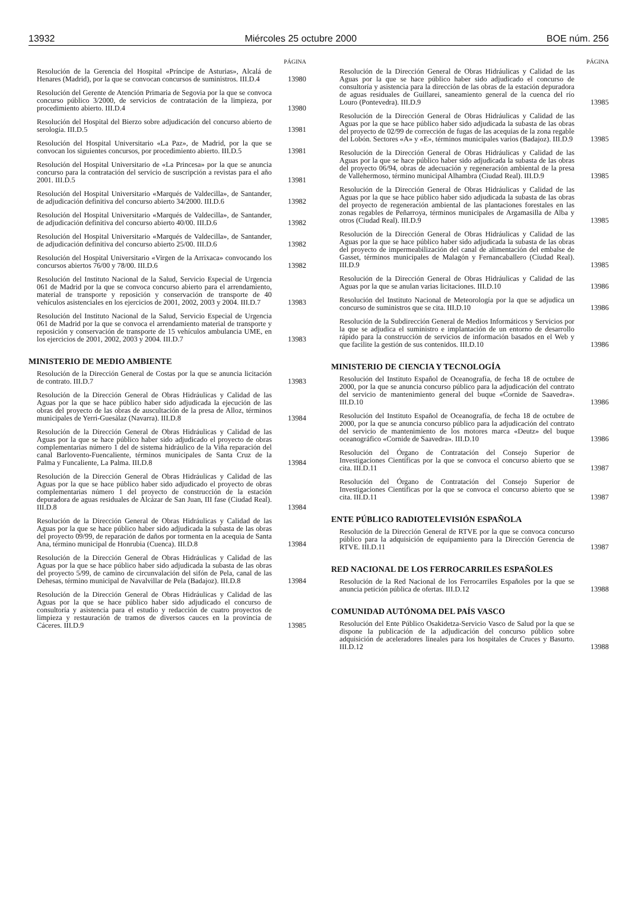13932 Miércoles 25 octubre 2000 BOE núm. 256
PÁGINA
Resolución de la Gerencia del Hospital «Príncipe de Asturias», Alcalá de Henares (Madrid), por la que se convocan concursos de suministros. III.D.4
13980
Resolución del Gerente de Atención Primaria de Segovia por la que se convoca concurso público 3/2000, de servicios de contratación de la limpieza, por procedimiento abierto. III.D.4
13980
Resolución del Hospital del Bierzo sobre adjudicación del concurso abierto de serología. III.D.5
13981
Resolución del Hospital Universitario «La Paz», de Madrid, por la que se convocan los siguientes concursos, por procedimiento abierto. III.D.5
13981
Resolución del Hospital Universitario de «La Princesa» por la que se anuncia concurso para la contratación del servicio de suscripción a revistas para el año 2001. III.D.5
13981
Resolución del Hospital Universitario «Marqués de Valdecilla», de Santander, de adjudicación definitiva del concurso abierto 34/2000. III.D.6
13982
Resolución del Hospital Universitario «Marqués de Valdecilla», de Santander, de adjudicación definitiva del concurso abierto 40/00. III.D.6
13982
Resolución del Hospital Universitario «Marqués de Valdecilla», de Santander, de adjudicación definitiva del concurso abierto 25/00. III.D.6
13982
Resolución del Hospital Universitario «Virgen de la Arrixaca» convocando los concursos abiertos 76/00 y 78/00. III.D.6
13982
Resolución del Instituto Nacional de la Salud, Servicio Especial de Urgencia 061 de Madrid por la que se convoca concurso abierto para el arrendamiento, material de transporte y reposición y conservación de transporte de 40 vehículos asistenciales en los ejercicios de 2001, 2002, 2003 y 2004. III.D.7
13983
Resolución del Instituto Nacional de la Salud, Servicio Especial de Urgencia 061 de Madrid por la que se convoca el arrendamiento material de transporte y reposición y conservación de transporte de 15 vehículos ambulancia UME, en los ejercicios de 2001, 2002, 2003 y 2004. III.D.7
13983
MINISTERIO DE MEDIO AMBIENTE
Resolución de la Dirección General de Costas por la que se anuncia licitación de contrato. III.D.7
13983
Resolución de la Dirección General de Obras Hidráulicas y Calidad de las Aguas por la que se hace público haber sido adjudicada la ejecución de las obras del proyecto de las obras de auscultación de la presa de Alloz, términos municipales de Yerri-Guesálaz (Navarra). III.D.8
13984
Resolución de la Dirección General de Obras Hidráulicas y Calidad de las Aguas por la que se hace público haber sido adjudicado el proyecto de obras complementarias número 1 del de sistema hidráulico de la Viña reparación del canal Barlovento-Fuencaliente, términos municipales de Santa Cruz de la Palma y Funcaliente, La Palma. III.D.8
13984
Resolución de la Dirección General de Obras Hidráulicas y Calidad de las Aguas por la que se hace público haber sido adjudicado el proyecto de obras complementarias número 1 del proyecto de construcción de la estación depuradora de aguas residuales de Alcázar de San Juan, III fase (Ciudad Real). III.D.8
13984
Resolución de la Dirección General de Obras Hidráulicas y Calidad de las Aguas por la que se hace público haber sido adjudicada la subasta de las obras del proyecto 09/99, de reparación de daños por tormenta en la acequia de Santa Ana, término municipal de Honrubia (Cuenca). III.D.8
13984
Resolución de la Dirección General de Obras Hidráulicas y Calidad de las Aguas por la que se hace público haber sido adjudicada la subasta de las obras del proyecto 5/99, de camino de circunvalación del sifón de Pela, canal de las Dehesas, término municipal de Navalvillar de Pela (Badajoz). III.D.8
13984
Resolución de la Dirección General de Obras Hidráulicas y Calidad de las Aguas por la que se hace público haber sido adjudicado el concurso de consultoría y asistencia para el estudio y redacción de cuatro proyectos de limpieza y restauración de tramos de diversos cauces en la provincia de Cáceres. III.D.9
13985
PÁGINA
Resolución de la Dirección General de Obras Hidráulicas y Calidad de las Aguas por la que se hace público haber sido adjudicado el concurso de consultoría y asistencia para la dirección de las obras de la estación depuradora de aguas residuales de Guillarei, saneamiento general de la cuenca del río Louro (Pontevedra). III.D.9
13985
Resolución de la Dirección General de Obras Hidráulicas y Calidad de las Aguas por la que se hace público haber sido adjudicada la subasta de las obras del proyecto de 02/99 de corrección de fugas de las acequias de la zona regable del Lobón. Sectores «A» y «E», términos municipales varios (Badajoz). III.D.9
13985
Resolución de la Dirección General de Obras Hidráulicas y Calidad de las Aguas por la que se hace público haber sido adjudicada la subasta de las obras del proyecto 06/94, obras de adecuación y regeneración ambiental de la presa de Vallehermoso, término municipal Alhambra (Ciudad Real). III.D.9
13985
Resolución de la Dirección General de Obras Hidráulicas y Calidad de las Aguas por la que se hace público haber sido adjudicada la subasta de las obras del proyecto de regeneración ambiental de las plantaciones forestales en las zonas regables de Peñarroya, términos municipales de Argamasilla de Alba y otros (Ciudad Real). III.D.9
13985
Resolución de la Dirección General de Obras Hidráulicas y Calidad de las Aguas por la que se hace público haber sido adjudicada la subasta de las obras del proyecto de impermeabilización del canal de alimentación del embalse de Gasset, términos municipales de Malagón y Fernancaballero (Ciudad Real). III.D.9
13985
Resolución de la Dirección General de Obras Hidráulicas y Calidad de las Aguas por la que se anulan varias licitaciones. III.D.10
13986
Resolución del Instituto Nacional de Meteorología por la que se adjudica un concurso de suministros que se cita. III.D.10
13986
Resolución de la Subdirección General de Medios Informáticos y Servicios por la que se adjudica el suministro e implantación de un entorno de desarrollo rápido para la construcción de servicios de información basados en el Web y que facilite la gestión de sus contenidos. III.D.10
13986
MINISTERIO DE CIENCIA Y TECNOLOGÍA
Resolución del Instituto Español de Oceanografía, de fecha 18 de octubre de 2000, por la que se anuncia concurso público para la adjudicación del contrato del servicio de mantenimiento general del buque «Cornide de Saavedra». III.D.10
13986
Resolución del Instituto Español de Oceanografía, de fecha 18 de octubre de 2000, por la que se anuncia concurso público para la adjudicación del contrato del servicio de mantenimiento de los motores marca «Deutz» del buque oceanográfico «Cornide de Saavedra». III.D.10
13986
Resolución del Órgano de Contratación del Consejo Superior de Investigaciones Científicas por la que se convoca el concurso abierto que se cita. III.D.11
13987
Resolución del Órgano de Contratación del Consejo Superior de Investigaciones Científicas por la que se convoca el concurso abierto que se cita. III.D.11
13987
ENTE PÚBLICO RADIOTELEVISIÓN ESPAÑOLA
Resolución de la Dirección General de RTVE por la que se convoca concurso público para la adquisición de equipamiento para la Dirección Gerencia de RTVE. III.D.11
13987
RED NACIONAL DE LOS FERROCARRILES ESPAÑOLES
Resolución de la Red Nacional de los Ferrocarriles Españoles por la que se anuncia petición pública de ofertas. III.D.12
13988
COMUNIDAD AUTÓNOMA DEL PAÍS VASCO
Resolución del Ente Público Osakidetza-Servicio Vasco de Salud por la que se dispone la publicación de la adjudicación del concurso público sobre adquisición de aceleradores lineales para los hospitales de Cruces y Basurto. III.D.12
13988